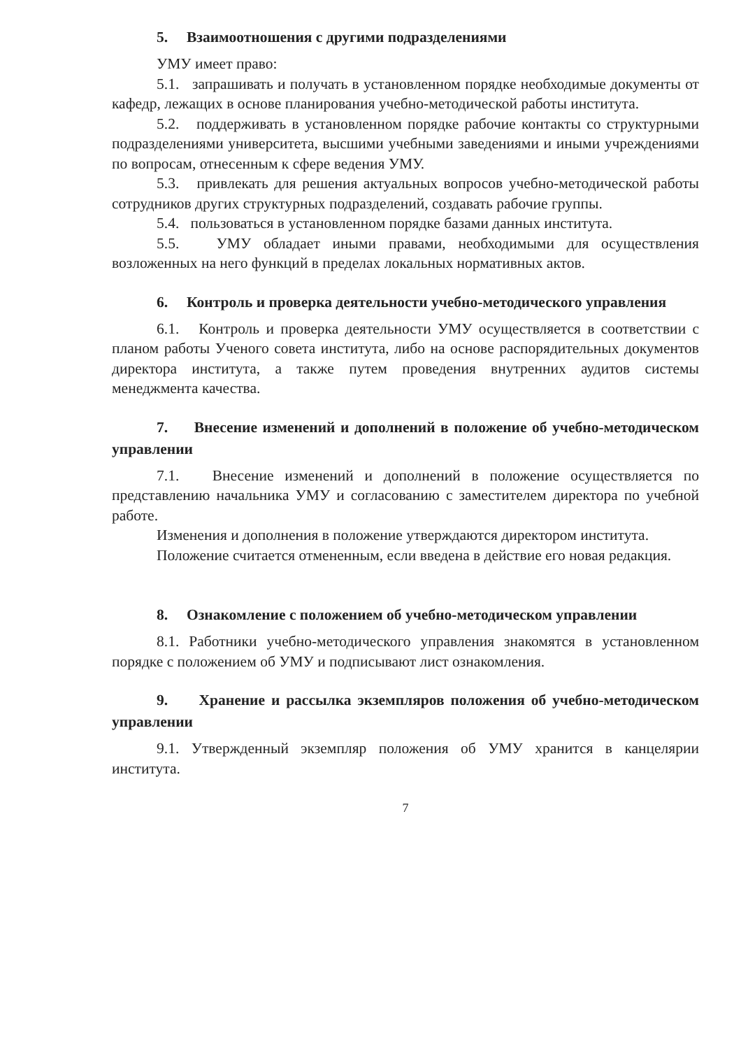5. Взаимоотношения с другими подразделениями
УМУ имеет право:
5.1. запрашивать и получать в установленном порядке необходимые документы от кафедр, лежащих в основе планирования учебно-методической работы института.
5.2. поддерживать в установленном порядке рабочие контакты со структурными подразделениями университета, высшими учебными заведениями и иными учреждениями по вопросам, отнесенным к сфере ведения УМУ.
5.3. привлекать для решения актуальных вопросов учебно-методической работы сотрудников других структурных подразделений, создавать рабочие группы.
5.4. пользоваться в установленном порядке базами данных института.
5.5. УМУ обладает иными правами, необходимыми для осуществления возложенных на него функций в пределах локальных нормативных актов.
6. Контроль и проверка деятельности учебно-методического управления
6.1. Контроль и проверка деятельности УМУ осуществляется в соответствии с планом работы Ученого совета института, либо на основе распорядительных документов директора института, а также путем проведения внутренних аудитов системы менеджмента качества.
7. Внесение изменений и дополнений в положение об учебно-методическом управлении
7.1. Внесение изменений и дополнений в положение осуществляется по представлению начальника УМУ и согласованию с заместителем директора по учебной работе.
Изменения и дополнения в положение утверждаются директором института.
Положение считается отмененным, если введена в действие его новая редакция.
8. Ознакомление с положением об учебно-методическом управлении
8.1. Работники учебно-методического управления знакомятся в установленном порядке с положением об УМУ и подписывают лист ознакомления.
9. Хранение и рассылка экземпляров положения об учебно-методическом управлении
9.1. Утвержденный экземпляр положения об УМУ хранится в канцелярии института.
7